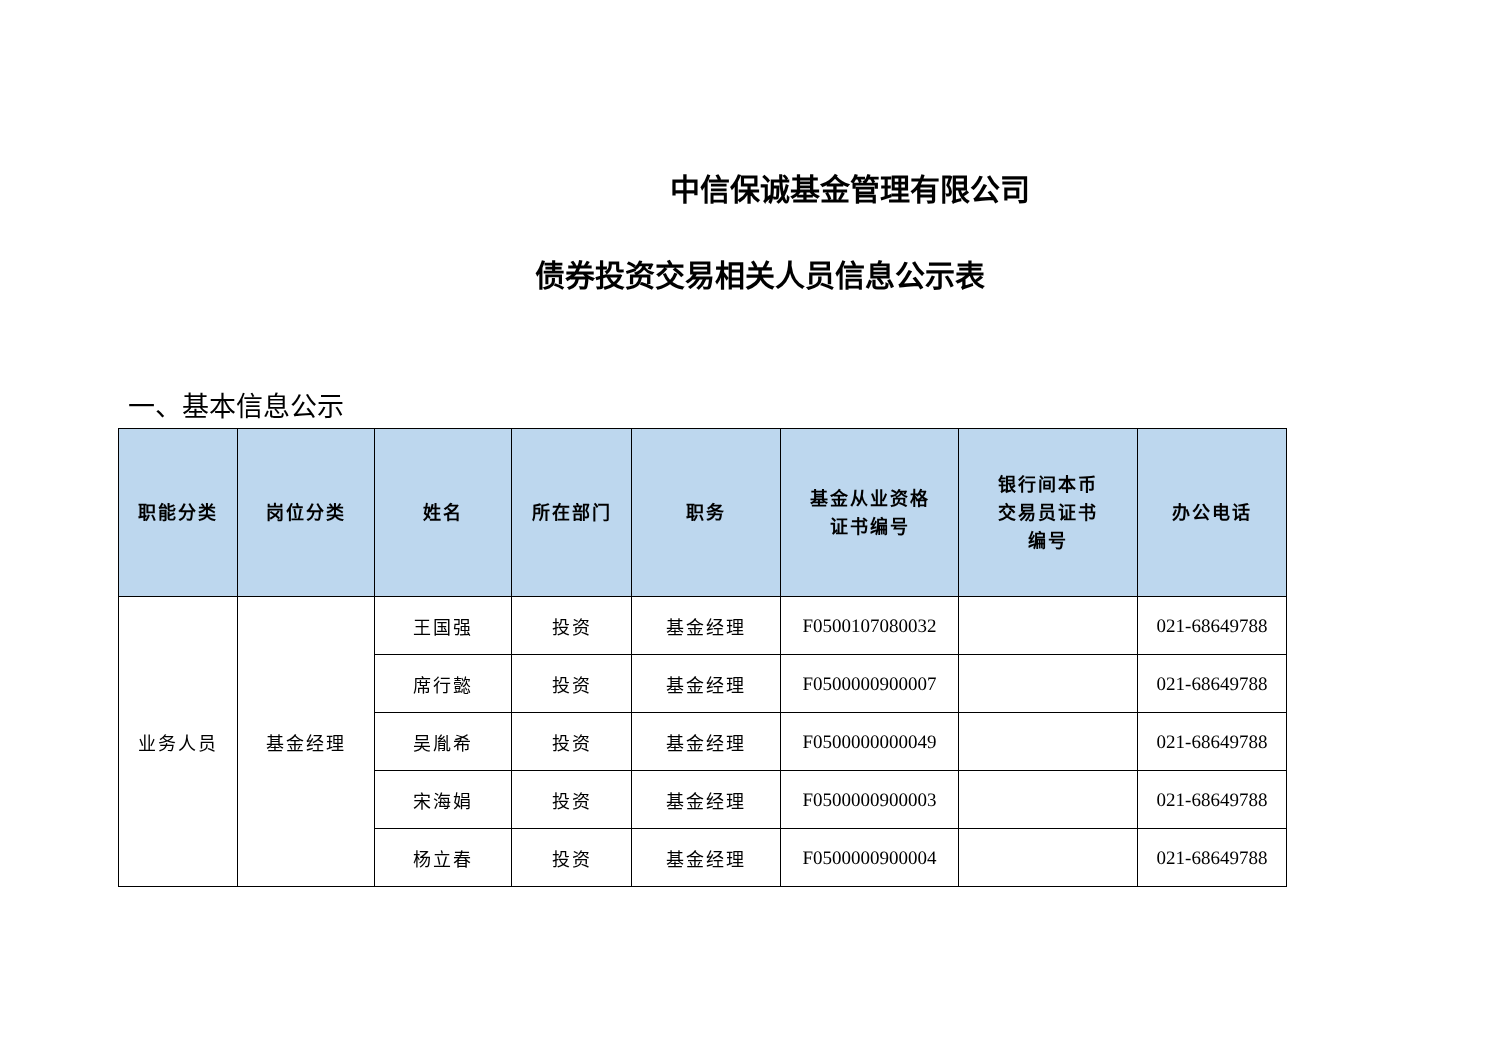中信保诚基金管理有限公司
债券投资交易相关人员信息公示表
一、基本信息公示
| 职能分类 | 岗位分类 | 姓名 | 所在部门 | 职务 | 基金从业资格 证书编号 | 银行间本币 交易员证书 编号 | 办公电话 |
| --- | --- | --- | --- | --- | --- | --- | --- |
| 业务人员 | 基金经理 | 王国强 | 投资 | 基金经理 | F0500107080032 | | 021-68649788 |
| | | 席行懿 | 投资 | 基金经理 | F0500000900007 | | 021-68649788 |
| | | 吴胤希 | 投资 | 基金经理 | F0500000000049 | | 021-68649788 |
| | | 宋海娟 | 投资 | 基金经理 | F0500000900003 | | 021-68649788 |
| | | 杨立春 | 投资 | 基金经理 | F0500000900004 | | 021-68649788 |